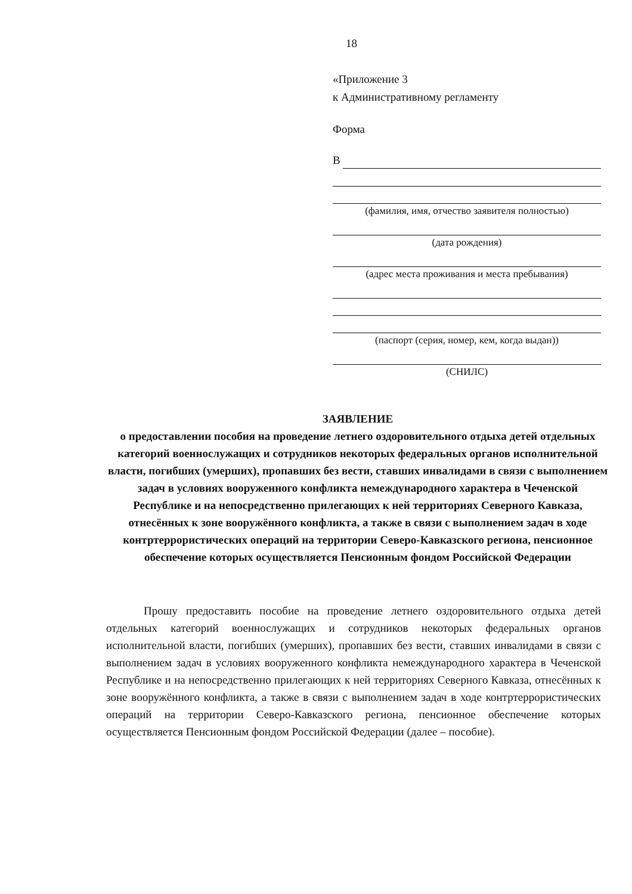18
«Приложение 3
к Административному регламенту
Форма
В
(фамилия, имя, отчество заявителя полностью)
(дата рождения)
(адрес места проживания и места пребывания)
(паспорт (серия, номер, кем, когда выдан))
(СНИЛС)
ЗАЯВЛЕНИЕ
о предоставлении пособия на проведение летнего оздоровительного отдыха детей отдельных категорий военнослужащих и сотрудников некоторых федеральных органов исполнительной власти, погибших (умерших), пропавших без вести, ставших инвалидами в связи с выполнением задач в условиях вооруженного конфликта немеждународного характера в Чеченской Республике и на непосредственно прилегающих к ней территориях Северного Кавказа, отнесённых к зоне вооружённого конфликта, а также в связи с выполнением задач в ходе контртеррористических операций на территории Северо-Кавказского региона, пенсионное обеспечение которых осуществляется Пенсионным фондом Российской Федерации
Прошу предоставить пособие на проведение летнего оздоровительного отдыха детей отдельных категорий военнослужащих и сотрудников некоторых федеральных органов исполнительной власти, погибших (умерших), пропавших без вести, ставших инвалидами в связи с выполнением задач в условиях вооруженного конфликта немеждународного характера в Чеченской Республике и на непосредственно прилегающих к ней территориях Северного Кавказа, отнесённых к зоне вооружённого конфликта, а также в связи с выполнением задач в ходе контртеррористических операций на территории Северо-Кавказского региона, пенсионное обеспечение которых осуществляется Пенсионным фондом Российской Федерации (далее – пособие).